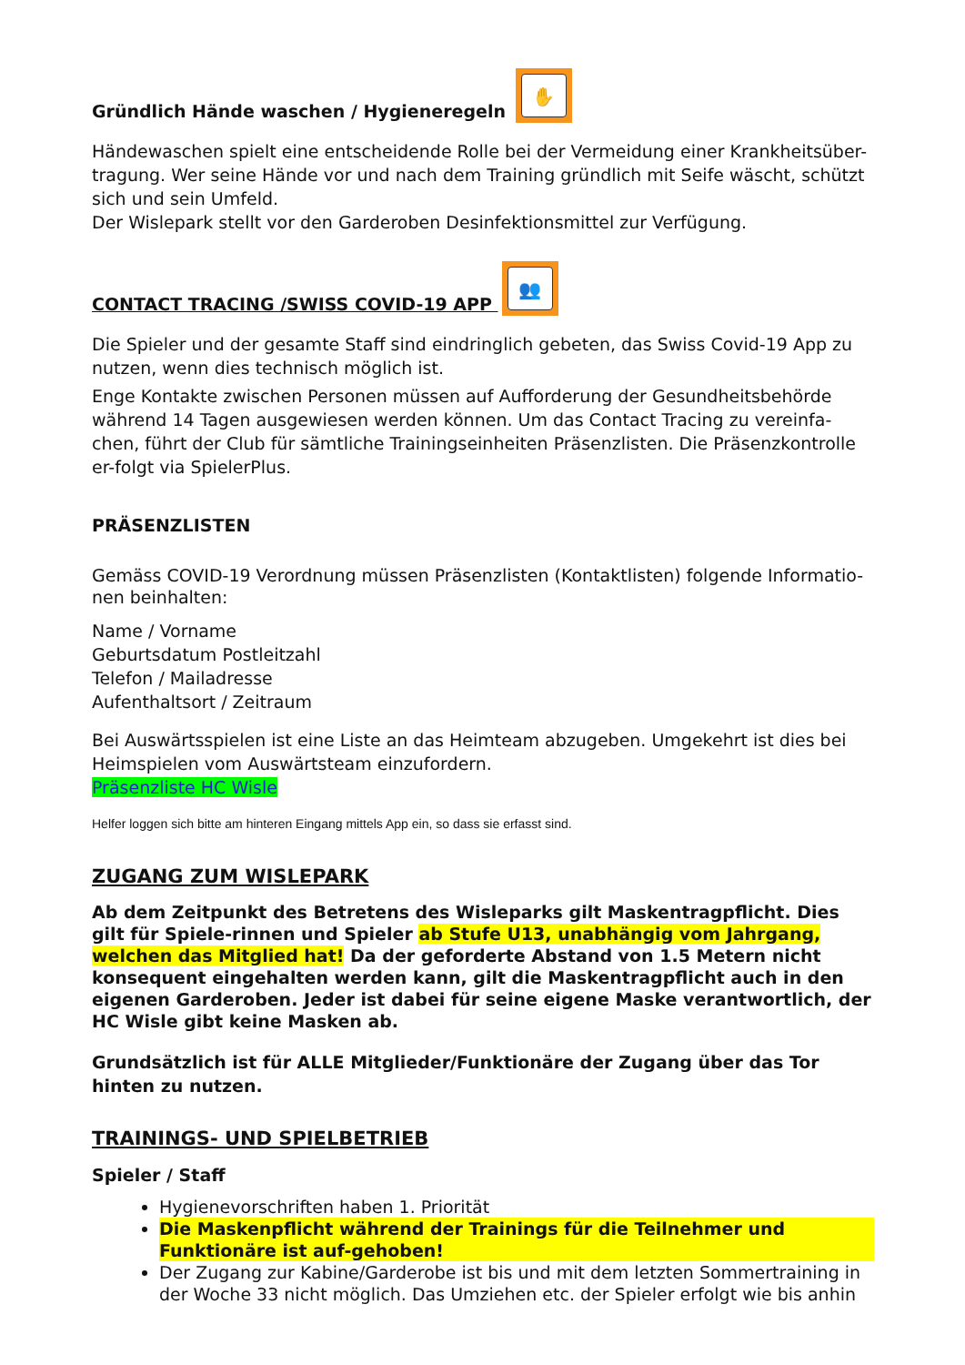Gründlich Hände waschen / Hygieneregeln ✋
Händewaschen spielt eine entscheidende Rolle bei der Vermeidung einer Krankheitsüber-tragung. Wer seine Hände vor und nach dem Training gründlich mit Seife wäscht, schützt sich und sein Umfeld.
Der Wislepark stellt vor den Garderoben Desinfektionsmittel zur Verfügung.
CONTACT TRACING /SWISS COVID-19 APP 👥
Die Spieler und der gesamte Staff sind eindringlich gebeten, das Swiss Covid-19 App zu nutzen, wenn dies technisch möglich ist.
Enge Kontakte zwischen Personen müssen auf Aufforderung der Gesundheitsbehörde während 14 Tagen ausgewiesen werden können. Um das Contact Tracing zu vereinfa-chen, führt der Club für sämtliche Trainingseinheiten Präsenzlisten. Die Präsenzkontrolle er-folgt via SpielerPlus.
PRÄSENZLISTEN
Gemäss COVID-19 Verordnung müssen Präsenzlisten (Kontaktlisten) folgende Informatio-nen beinhalten:
Name / Vorname
Geburtsdatum Postleitzahl
Telefon / Mailadresse
Aufenthaltsort / Zeitraum
Bei Auswärtsspielen ist eine Liste an das Heimteam abzugeben. Umgekehrt ist dies bei Heimspielen vom Auswärtsteam einzufordern.
Präsenzliste HC Wisle
Helfer loggen sich bitte am hinteren Eingang mittels App ein, so dass sie erfasst sind.
ZUGANG ZUM WISLEPARK
Ab dem Zeitpunkt des Betretens des Wisleparks gilt Maskentragpflicht. Dies gilt für Spiele-rinnen und Spieler ab Stufe U13, unabhängig vom Jahrgang, welchen das Mitglied hat! Da der geforderte Abstand von 1.5 Metern nicht konsequent eingehalten werden kann, gilt die Maskentragpflicht auch in den eigenen Garderoben. Jeder ist dabei für seine eigene Maske verantwortlich, der HC Wisle gibt keine Masken ab.
Grundsätzlich ist für ALLE Mitglieder/Funktionäre der Zugang über das Tor hinten zu nutzen.
TRAININGS- UND SPIELBETRIEB
Spieler / Staff
Hygienevorschriften haben 1. Priorität
Die Maskenpflicht während der Trainings für die Teilnehmer und Funktionäre ist auf-gehoben!
Der Zugang zur Kabine/Garderobe ist bis und mit dem letzten Sommertraining in der Woche 33 nicht möglich. Das Umziehen etc. der Spieler erfolgt wie bis anhin